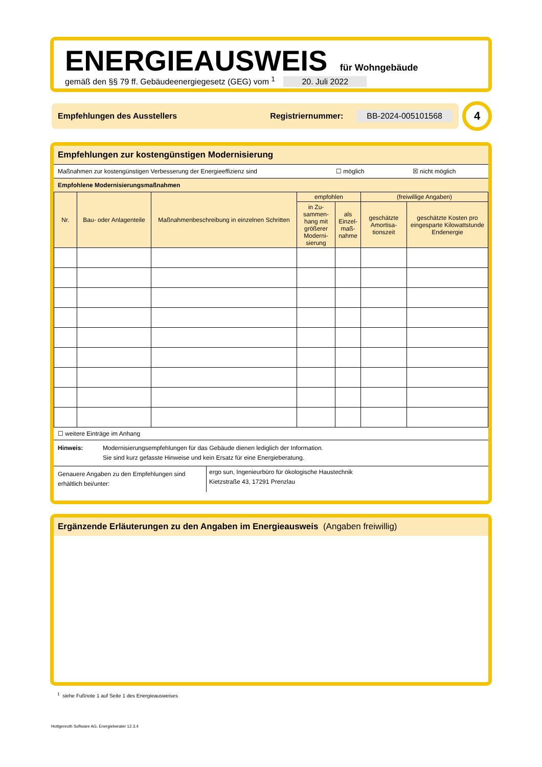ENERGIEAUSWEIS für Wohngebäude
gemäß den §§ 79 ff. Gebäudeenergiegesetz (GEG) vom <sup>1</sup> 20. Juli 2022
Empfehlungen des Ausstellers Registriernummer: BB-2024-005101568 4
Empfehlungen zur kostengünstigen Modernisierung
Maßnahmen zur kostengünstigen Verbesserung der Energieeffizienz sind ☐ möglich ☒ nicht möglich
Empfohlene Modernisierungsmaßnahmen
| Nr. | Bau- oder Anlagenteile | Maßnahmenbeschreibung in einzelnen Schritten | empfohlen | | (freiwillige Angaben) | |
| --- | --- | --- | --- | --- | --- | --- |
| | | | in Zu-sammen-hang mit größerer Moderni-sierung | als Einzel-maß-nahme | geschätzte Amortisa-tionszeit | geschätzte Kosten pro eingesparte Kilowattstunde Endenergie |
☐ weitere Einträge im Anhang
Hinweis: Modernisierungsempfehlungen für das Gebäude dienen lediglich der Information.
Sie sind kurz gefasste Hinweise und kein Ersatz für eine Energieberatung.
Genauere Angaben zu den Empfehlungen sind erhältlich bei/unter:
ergo sun, Ingenieurbüro für ökologische Haustechnik
Kietzstraße 43, 17291 Prenzlau
Ergänzende Erläuterungen zu den Angaben im Energieausweis (Angaben freiwillig)
<sup>1</sup> siehe Fußnote 1 auf Seite 1 des Energieausweises
Hottgenroth Software AG, Energieberater 12.3.4